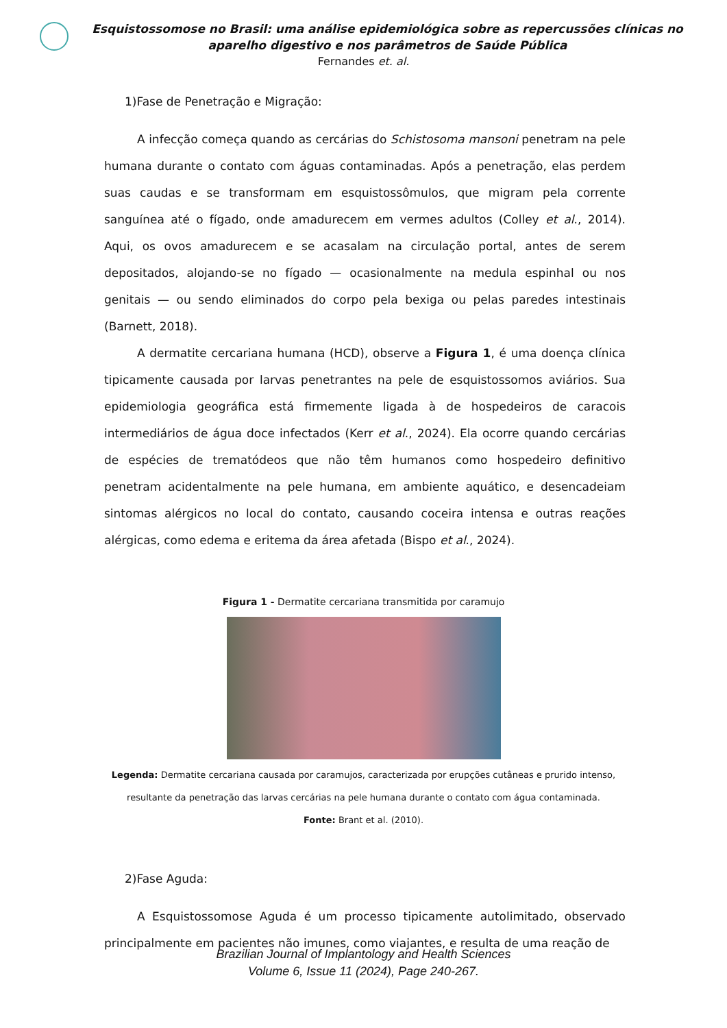Esquistossomose no Brasil: uma análise epidemiológica sobre as repercussões clínicas no aparelho digestivo e nos parâmetros de Saúde Pública
Fernandes et. al.
1)Fase de Penetração e Migração:
A infecção começa quando as cercárias do Schistosoma mansoni penetram na pele humana durante o contato com águas contaminadas. Após a penetração, elas perdem suas caudas e se transformam em esquistossômulos, que migram pela corrente sanguínea até o fígado, onde amadurecem em vermes adultos (Colley et al., 2014). Aqui, os ovos amadurecem e se acasalam na circulação portal, antes de serem depositados, alojando-se no fígado — ocasionalmente na medula espinhal ou nos genitais — ou sendo eliminados do corpo pela bexiga ou pelas paredes intestinais (Barnett, 2018).
A dermatite cercariana humana (HCD), observe a Figura 1, é uma doença clínica tipicamente causada por larvas penetrantes na pele de esquistossomos aviários. Sua epidemiologia geográfica está firmemente ligada à de hospedeiros de caracois intermediários de água doce infectados (Kerr et al., 2024). Ela ocorre quando cercárias de espécies de trematódeos que não têm humanos como hospedeiro definitivo penetram acidentalmente na pele humana, em ambiente aquático, e desencadeiam sintomas alérgicos no local do contato, causando coceira intensa e outras reações alérgicas, como edema e eritema da área afetada (Bispo et al., 2024).
Figura 1 - Dermatite cercariana transmitida por caramujo
Legenda: Dermatite cercariana causada por caramujos, caracterizada por erupções cutâneas e prurido intenso, resultante da penetração das larvas cercárias na pele humana durante o contato com água contaminada.
Fonte: Brant et al. (2010).
2)Fase Aguda:
A Esquistossomose Aguda é um processo tipicamente autolimitado, observado principalmente em pacientes não imunes, como viajantes, e resulta de uma reação de
Brazilian Journal of Implantology and Health Sciences
Volume 6, Issue 11 (2024), Page 240-267.